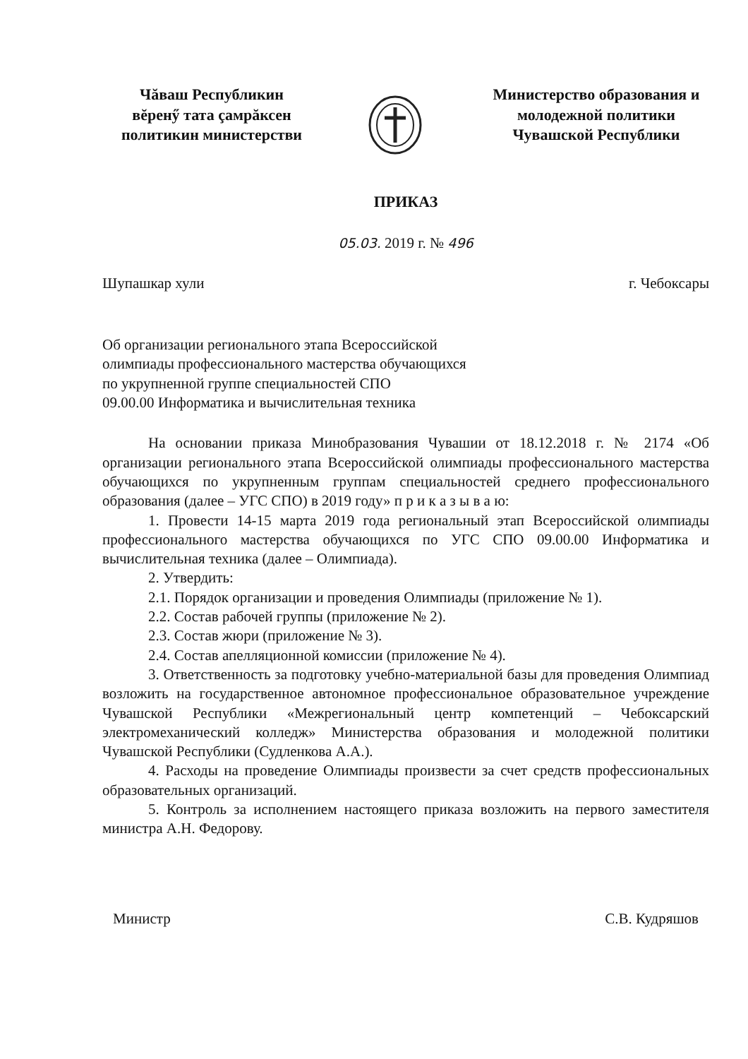Чăваш Республикин
вĕренӳ тата çамрăксен
политикин министерстви
Министерство образования и молодежной политики
Чувашской Республики
ПРИКАЗ
05.03. 2019 г. № 496
Шупашкар хули г. Чебоксары
Об организации регионального этапа Всероссийской
олимпиады профессионального мастерства обучающихся
по укрупненной группе специальностей СПО
09.00.00 Информатика и вычислительная техника
На основании приказа Минобразования Чувашии от 18.12.2018 г. № 2174 «Об организации регионального этапа Всероссийской олимпиады профессионального мастерства обучающихся по укрупненным группам специальностей среднего профессионального образования (далее – УГС СПО) в 2019 году» п р и к а з ы в а ю:
1. Провести 14-15 марта 2019 года региональный этап Всероссийской олимпиады профессионального мастерства обучающихся по УГС СПО 09.00.00 Информатика и вычислительная техника (далее – Олимпиада).
2. Утвердить:
2.1. Порядок организации и проведения Олимпиады (приложение № 1).
2.2. Состав рабочей группы (приложение № 2).
2.3. Состав жюри (приложение № 3).
2.4. Состав апелляционной комиссии (приложение № 4).
3. Ответственность за подготовку учебно-материальной базы для проведения Олимпиад возложить на государственное автономное профессиональное образовательное учреждение Чувашской Республики «Межрегиональный центр компетенций – Чебоксарский электромеханический колледж» Министерства образования и молодежной политики Чувашской Республики (Судленкова А.А.).
4. Расходы на проведение Олимпиады произвести за счет средств профессиональных образовательных организаций.
5. Контроль за исполнением настоящего приказа возложить на первого заместителя министра А.Н. Федорову.
Министр С.В. Кудряшов